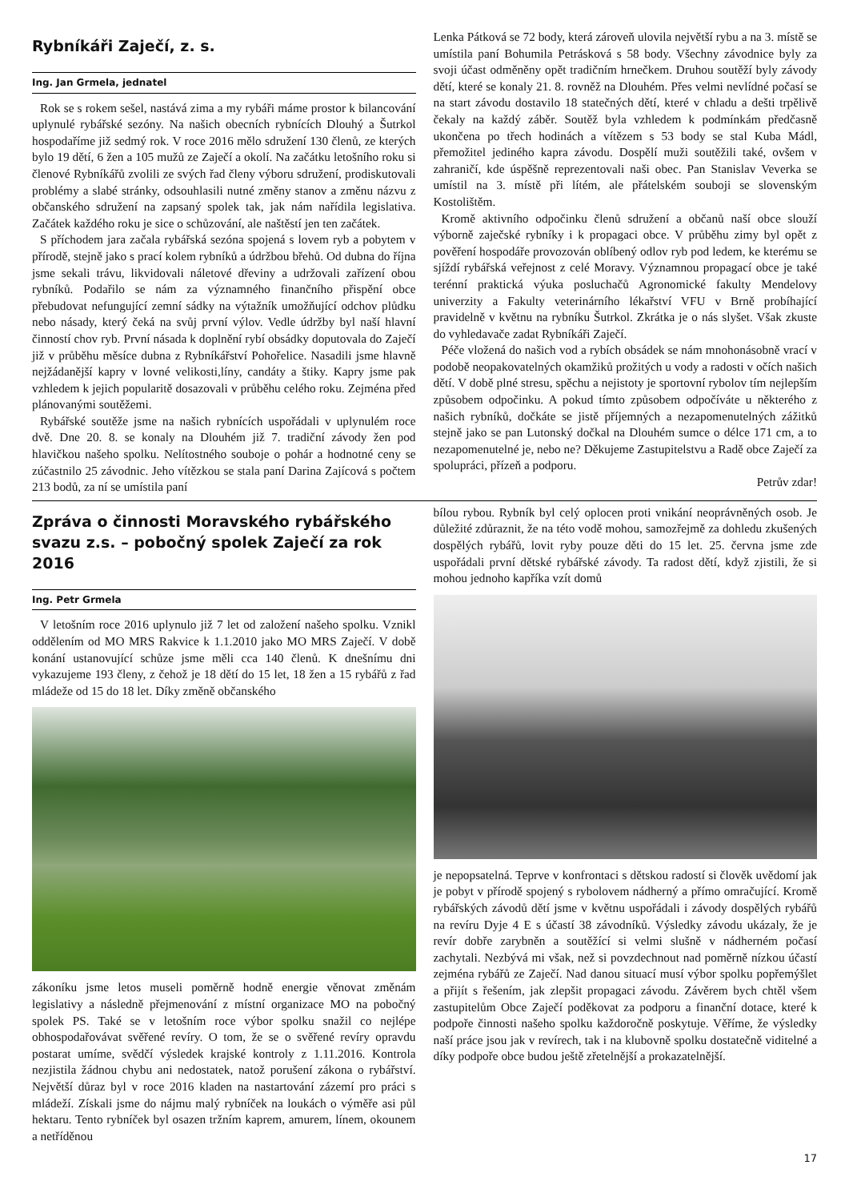Rybníkáři Zaječí, z. s.
Ing. Jan Grmela, jednatel
Rok se s rokem sešel, nastává zima a my rybáři máme prostor k bilancování uplynulé rybářské sezóny. Na našich obecních rybnících Dlouhý a Šutrkol hospodaříme již sedmý rok. V roce 2016 mělo sdružení 130 členů, ze kterých bylo 19 dětí, 6 žen a 105 mužů ze Zaječí a okolí. Na začátku letošního roku si členové Rybníkářů zvolili ze svých řad členy výboru sdružení, prodiskutovali problémy a slabé stránky, odsouhlasili nutné změny stanov a změnu názvu z občanského sdružení na zapsaný spolek tak, jak nám nařídila legislativa. Začátek každého roku je sice o schůzování, ale naštěstí jen ten začátek.
S příchodem jara začala rybářská sezóna spojená s lovem ryb a pobytem v přírodě, stejně jako s prací kolem rybníků a údržbou břehů. Od dubna do října jsme sekali trávu, likvidovali náletové dřeviny a udržovali zařízení obou rybníků. Podařilo se nám za významného finančního přispění obce přebudovat nefungující zemní sádky na výtažník umožňující odchov plůdku nebo násady, který čeká na svůj první výlov. Vedle údržby byl naší hlavní činností chov ryb. První násada k doplnění rybí obsádky doputovala do Zaječí již v průběhu měsíce dubna z Rybníkářství Pohořelice. Nasadili jsme hlavně nejžádanější kapry v lovné velikosti,líny, candáty a štiky. Kapry jsme pak vzhledem k jejich popularitě dosazovali v průběhu celého roku. Zejména před plánovanými soutěžemi.
Rybářské soutěže jsme na našich rybnících uspořádali v uplynulém roce dvě. Dne 20. 8. se konaly na Dlouhém již 7. tradiční závody žen pod hlavičkou našeho spolku. Nelítostného souboje o pohár a hodnotné ceny se zúčastnilo 25 závodnic. Jeho vítězkou se stala paní Darina Zajícová s počtem 213 bodů, za ní se umístila paní
Lenka Pátková se 72 body, která zároveň ulovila největší rybu a na 3. místě se umístila paní Bohumila Petrásková s 58 body. Všechny závodnice byly za svoji účast odměněny opět tradičním hrnečkem. Druhou soutěží byly závody dětí, které se konaly 21. 8. rovněž na Dlouhém. Přes velmi nevlídné počasí se na start závodu dostavilo 18 statečných dětí, které v chladu a dešti trpělivě čekaly na každý záběr. Soutěž byla vzhledem k podmínkám předčasně ukončena po třech hodinách a vítězem s 53 body se stal Kuba Mádl, přemožitel jediného kapra závodu. Dospělí muži soutěžili také, ovšem v zahraničí, kde úspěšně reprezentovali naši obec. Pan Stanislav Veverka se umístil na 3. místě při lítém, ale přátelském souboji se slovenským Kostolištěm.
Kromě aktivního odpočinku členů sdružení a občanů naší obce slouží výborně zaječské rybníky i k propagaci obce. V průběhu zimy byl opět z pověření hospodáře provozován oblíbený odlov ryb pod ledem, ke kterému se sjíždí rybářská veřejnost z celé Moravy. Významnou propagací obce je také terénní praktická výuka posluchačů Agronomické fakulty Mendelovy univerzity a Fakulty veterinárního lékařství VFU v Brně probíhající pravidelně v květnu na rybníku Šutrkol. Zkrátka je o nás slyšet. Však zkuste do vyhledavače zadat Rybníkáři Zaječí.
Péče vložená do našich vod a rybích obsádek se nám mnohonásobně vrací v podobě neopakovatelných okamžiků prožitých u vody a radosti v očích našich dětí. V době plné stresu, spěchu a nejistoty je sportovní rybolov tím nejlepším způsobem odpočinku. A pokud tímto způsobem odpočíváte u některého z našich rybníků, dočkáte se jistě příjemných a nezapomenutelných zážitků stejně jako se pan Lutonský dočkal na Dlouhém sumce o délce 171 cm, a to nezapomenutelné je, nebo ne? Děkujeme Zastupitelstvu a Radě obce Zaječí za spolupráci, přízeň a podporu.
Petrův zdar!
Zpráva o činnosti Moravského rybářského svazu z.s. – pobočný spolek Zaječí za rok 2016
Ing. Petr Grmela
V letošním roce 2016 uplynulo již 7 let od založení našeho spolku. Vznikl oddělením od MO MRS Rakvice k 1.1.2010 jako MO MRS Zaječí. V době konání ustanovující schůze jsme měli cca 140 členů. K dnešnímu dni vykazujeme 193 členy, z čehož je 18 dětí do 15 let, 18 žen a 15 rybářů z řad mládeže od 15 do 18 let. Díky změně občanského
zákoníku jsme letos museli poměrně hodně energie věnovat změnám legislativy a následně přejmenování z místní organizace MO na pobočný spolek PS. Také se v letošním roce výbor spolku snažil co nejlépe obhospodařovávat svěřené revíry. O tom, že se o svěřené revíry opravdu postarat umíme, svědčí výsledek krajské kontroly z 1.11.2016. Kontrola nezjistila žádnou chybu ani nedostatek, natož porušení zákona o rybářství. Největší důraz byl v roce 2016 kladen na nastartování zázemí pro práci s mládeží. Získali jsme do nájmu malý rybníček na loukách o výměře asi půl hektaru. Tento rybníček byl osazen tržním kaprem, amurem, línem, okounem a netříděnou
bílou rybou. Rybník byl celý oplocen proti vnikání neoprávněných osob. Je důležité zdůraznit, že na této vodě mohou, samozřejmě za dohledu zkušených dospělých rybářů, lovit ryby pouze děti do 15 let. 25. června jsme zde uspořádali první dětské rybářské závody. Ta radost dětí, když zjistili, že si mohou jednoho kapříka vzít domů
je nepopsatelná. Teprve v konfrontaci s dětskou radostí si člověk uvědomí jak je pobyt v přírodě spojený s rybolovem nádherný a přímo omračující. Kromě rybářských závodů dětí jsme v květnu uspořádali i závody dospělých rybářů na revíru Dyje 4 E s účastí 38 závodníků. Výsledky závodu ukázaly, že je revír dobře zarybněn a soutěžící si velmi slušně v nádherném počasí zachytali. Nezbývá mi však, než si povzdechnout nad poměrně nízkou účastí zejména rybářů ze Zaječí. Nad danou situací musí výbor spolku popřemýšlet a přijít s řešením, jak zlepšit propagaci závodu. Závěrem bych chtěl všem zastupitelům Obce Zaječí poděkovat za podporu a finanční dotace, které k podpoře činnosti našeho spolku každoročně poskytuje. Věříme, že výsledky naší práce jsou jak v revírech, tak i na klubovně spolku dostatečně viditelné a díky podpoře obce budou ještě zřetelnější a prokazatelnější.
17